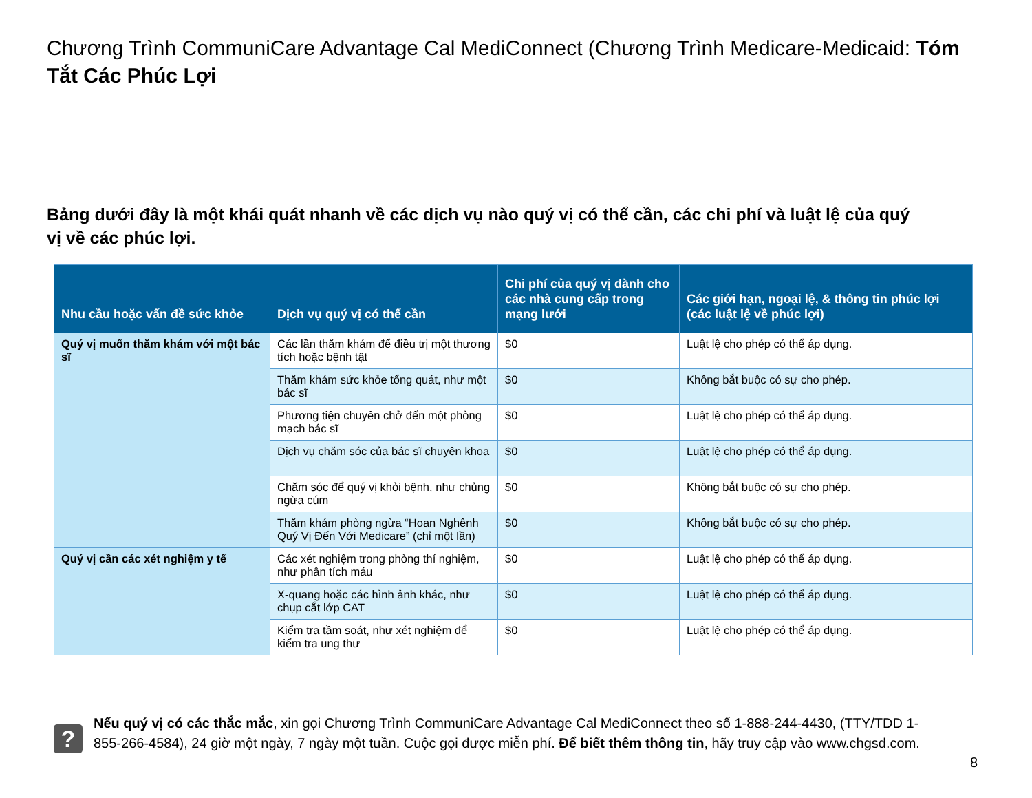Chương Trình CommuniCare Advantage Cal MediConnect (Chương Trình Medicare-Medicaid: Tóm Tắt Các Phúc Lợi
Bảng dưới đây là một khái quát nhanh về các dịch vụ nào quý vị có thể cần, các chi phí và luật lệ của quý vị về các phúc lợi.
| Nhu cầu hoặc vấn đề sức khỏe | Dịch vụ quý vị có thể cần | Chi phí của quý vị dành cho các nhà cung cấp trong mạng lưới | Các giới hạn, ngoại lệ, & thông tin phúc lợi (các luật lệ về phúc lợi) |
| --- | --- | --- | --- |
| Quý vị muốn thăm khám với một bác sĩ | Các lần thăm khám để điều trị một thương tích hoặc bệnh tật | $0 | Luật lệ cho phép có thể áp dụng. |
| | Thăm khám sức khỏe tổng quát, như một bác sĩ | $0 | Không bắt buộc có sự cho phép. |
| | Phương tiện chuyên chở đến một phòng mạch bác sĩ | $0 | Luật lệ cho phép có thể áp dụng. |
| | Dịch vụ chăm sóc của bác sĩ chuyên khoa | $0 | Luật lệ cho phép có thể áp dụng. |
| | Chăm sóc để quý vị khỏi bệnh, như chủng ngừa cúm | $0 | Không bắt buộc có sự cho phép. |
| | Thăm khám phòng ngừa “Hoan Nghênh Quý Vị Đến Với Medicare” (chỉ một lần) | $0 | Không bắt buộc có sự cho phép. |
| Quý vị cần các xét nghiệm y tế | Các xét nghiệm trong phòng thí nghiệm, như phân tích máu | $0 | Luật lệ cho phép có thể áp dụng. |
| | X-quang hoặc các hình ảnh khác, như chụp cắt lớp CAT | $0 | Luật lệ cho phép có thể áp dụng. |
| | Kiểm tra tầm soát, như xét nghiệm để kiểm tra ung thư | $0 | Luật lệ cho phép có thể áp dụng. |
?
Nếu quý vị có các thắc mắc, xin gọi Chương Trình CommuniCare Advantage Cal MediConnect theo số 1-888-244-4430, (TTY/TDD 1-855-266-4584), 24 giờ một ngày, 7 ngày một tuần. Cuộc gọi được miễn phí. Để biết thêm thông tin, hãy truy cập vào www.chgsd.com.
8